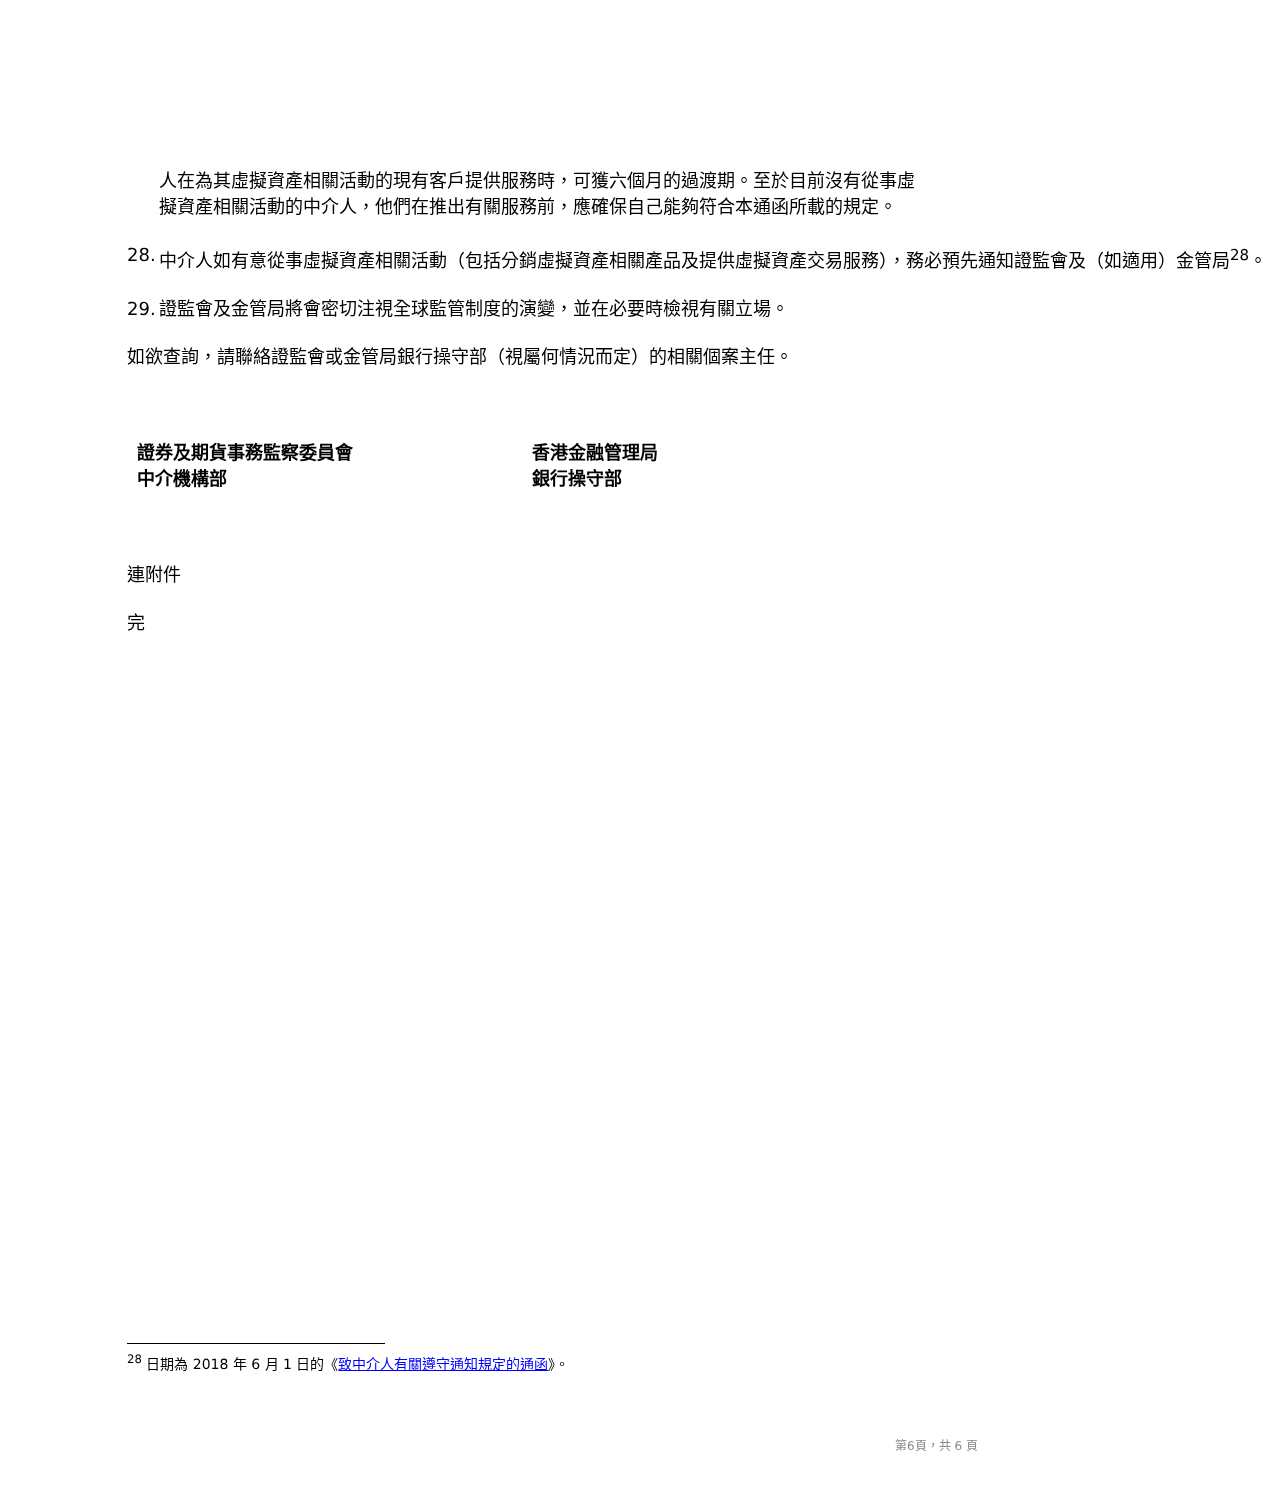人在為其虛擬資產相關活動的現有客戶提供服務時，可獲六個月的過渡期。至於目前沒有從事虛擬資產相關活動的中介人，他們在推出有關服務前，應確保自己能夠符合本通函所載的規定。
28. 中介人如有意從事虛擬資產相關活動（包括分銷虛擬資產相關產品及提供虛擬資產交易服務），務必預先通知證監會及（如適用）金管局<sup>28</sup>。
29. 證監會及金管局將會密切注視全球監管制度的演變，並在必要時檢視有關立場。
如欲查詢，請聯絡證監會或金管局銀行操守部（視屬何情況而定）的相關個案主任。
證券及期貨事務監察委員會
中介機構部
香港金融管理局
銀行操守部
連附件
完
<sup>28</sup> 日期為 2018 年 6 月 1 日的《致中介人有關遵守通知規定的通函》。
第6頁，共 6 頁